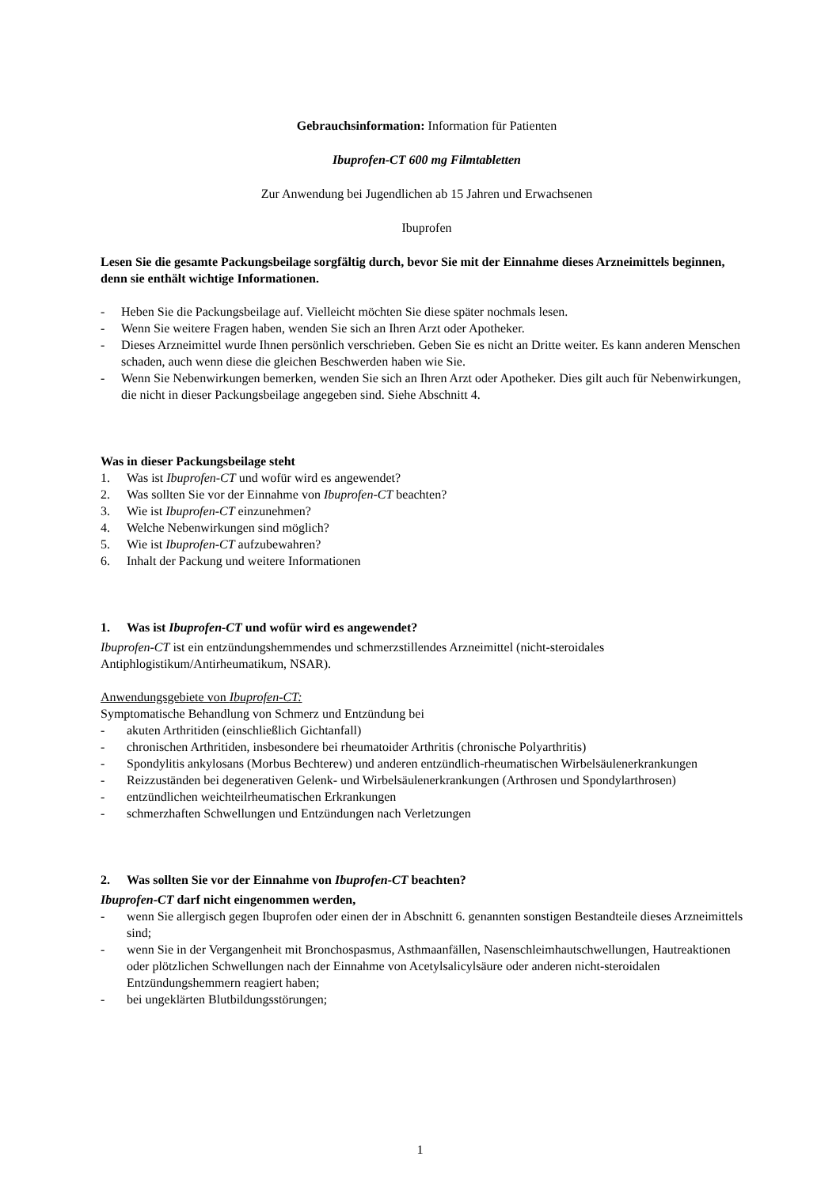Gebrauchsinformation: Information für Patienten
Ibuprofen-CT 600 mg Filmtabletten
Zur Anwendung bei Jugendlichen ab 15 Jahren und Erwachsenen
Ibuprofen
Lesen Sie die gesamte Packungsbeilage sorgfältig durch, bevor Sie mit der Einnahme dieses Arzneimittels beginnen, denn sie enthält wichtige Informationen.
- Heben Sie die Packungsbeilage auf. Vielleicht möchten Sie diese später nochmals lesen.
- Wenn Sie weitere Fragen haben, wenden Sie sich an Ihren Arzt oder Apotheker.
- Dieses Arzneimittel wurde Ihnen persönlich verschrieben. Geben Sie es nicht an Dritte weiter. Es kann anderen Menschen schaden, auch wenn diese die gleichen Beschwerden haben wie Sie.
- Wenn Sie Nebenwirkungen bemerken, wenden Sie sich an Ihren Arzt oder Apotheker. Dies gilt auch für Nebenwirkungen, die nicht in dieser Packungsbeilage angegeben sind. Siehe Abschnitt 4.
Was in dieser Packungsbeilage steht
1. Was ist Ibuprofen-CT und wofür wird es angewendet?
2. Was sollten Sie vor der Einnahme von Ibuprofen-CT beachten?
3. Wie ist Ibuprofen-CT einzunehmen?
4. Welche Nebenwirkungen sind möglich?
5. Wie ist Ibuprofen-CT aufzubewahren?
6. Inhalt der Packung und weitere Informationen
1. Was ist Ibuprofen-CT und wofür wird es angewendet?
Ibuprofen-CT ist ein entzündungshemmendes und schmerzstillendes Arzneimittel (nicht-steroidales Antiphlogistikum/Antirheumatikum, NSAR).
Anwendungsgebiete von Ibuprofen-CT:
Symptomatische Behandlung von Schmerz und Entzündung bei
- akuten Arthritiden (einschließlich Gichtanfall)
- chronischen Arthritiden, insbesondere bei rheumatoider Arthritis (chronische Polyarthritis)
- Spondylitis ankylosans (Morbus Bechterew) und anderen entzündlich-rheumatischen Wirbelsäulenerkrankungen
- Reizzuständen bei degenerativen Gelenk- und Wirbelsäulenerkrankungen (Arthrosen und Spondylarthrosen)
- entzündlichen weichteilrheumatischen Erkrankungen
- schmerzhaften Schwellungen und Entzündungen nach Verletzungen
2. Was sollten Sie vor der Einnahme von Ibuprofen-CT beachten?
Ibuprofen-CT darf nicht eingenommen werden,
- wenn Sie allergisch gegen Ibuprofen oder einen der in Abschnitt 6. genannten sonstigen Bestandteile dieses Arzneimittels sind;
- wenn Sie in der Vergangenheit mit Bronchospasmus, Asthmaanfällen, Nasenschleimhautschwellungen, Hautreaktionen oder plötzlichen Schwellungen nach der Einnahme von Acetylsalicylsäure oder anderen nicht-steroidalen Entzündungshemmern reagiert haben;
- bei ungeklärten Blutbildungsstörungen;
1